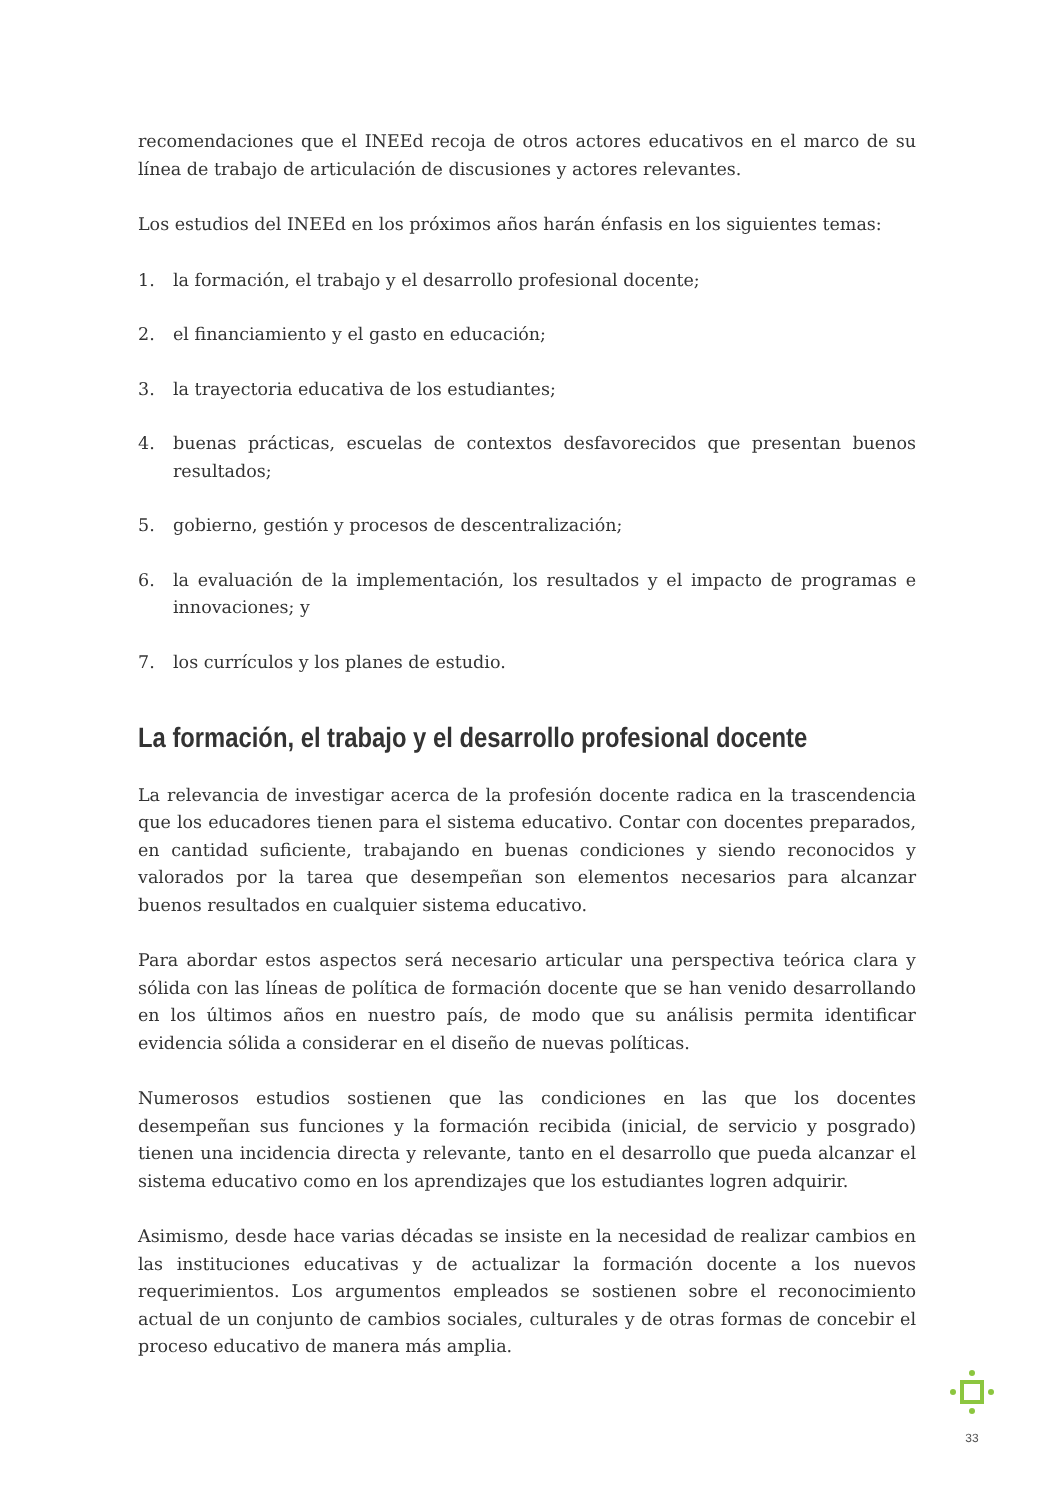recomendaciones que el INEEd recoja de otros actores educativos en el marco de su línea de trabajo de articulación de discusiones y actores relevantes.
Los estudios del INEEd en los próximos años harán énfasis en los siguientes temas:
1. la formación, el trabajo y el desarrollo profesional docente;
2. el financiamiento y el gasto en educación;
3. la trayectoria educativa de los estudiantes;
4. buenas prácticas, escuelas de contextos desfavorecidos que presentan buenos resultados;
5. gobierno, gestión y procesos de descentralización;
6. la evaluación de la implementación, los resultados y el impacto de programas e innovaciones; y
7. los currículos y los planes de estudio.
La formación, el trabajo y el desarrollo profesional docente
La relevancia de investigar acerca de la profesión docente radica en la trascendencia que los educadores tienen para el sistema educativo. Contar con docentes preparados, en cantidad suficiente, trabajando en buenas condiciones y siendo reconocidos y valorados por la tarea que desempeñan son elementos necesarios para alcanzar buenos resultados en cualquier sistema educativo.
Para abordar estos aspectos será necesario articular una perspectiva teórica clara y sólida con las líneas de política de formación docente que se han venido desarrollando en los últimos años en nuestro país, de modo que su análisis permita identificar evidencia sólida a considerar en el diseño de nuevas políticas.
Numerosos estudios sostienen que las condiciones en las que los docentes desempeñan sus funciones y la formación recibida (inicial, de servicio y posgrado) tienen una incidencia directa y relevante, tanto en el desarrollo que pueda alcanzar el sistema educativo como en los aprendizajes que los estudiantes logren adquirir.
Asimismo, desde hace varias décadas se insiste en la necesidad de realizar cambios en las instituciones educativas y de actualizar la formación docente a los nuevos requerimientos. Los argumentos empleados se sostienen sobre el reconocimiento actual de un conjunto de cambios sociales, culturales y de otras formas de concebir el proceso educativo de manera más amplia.
33